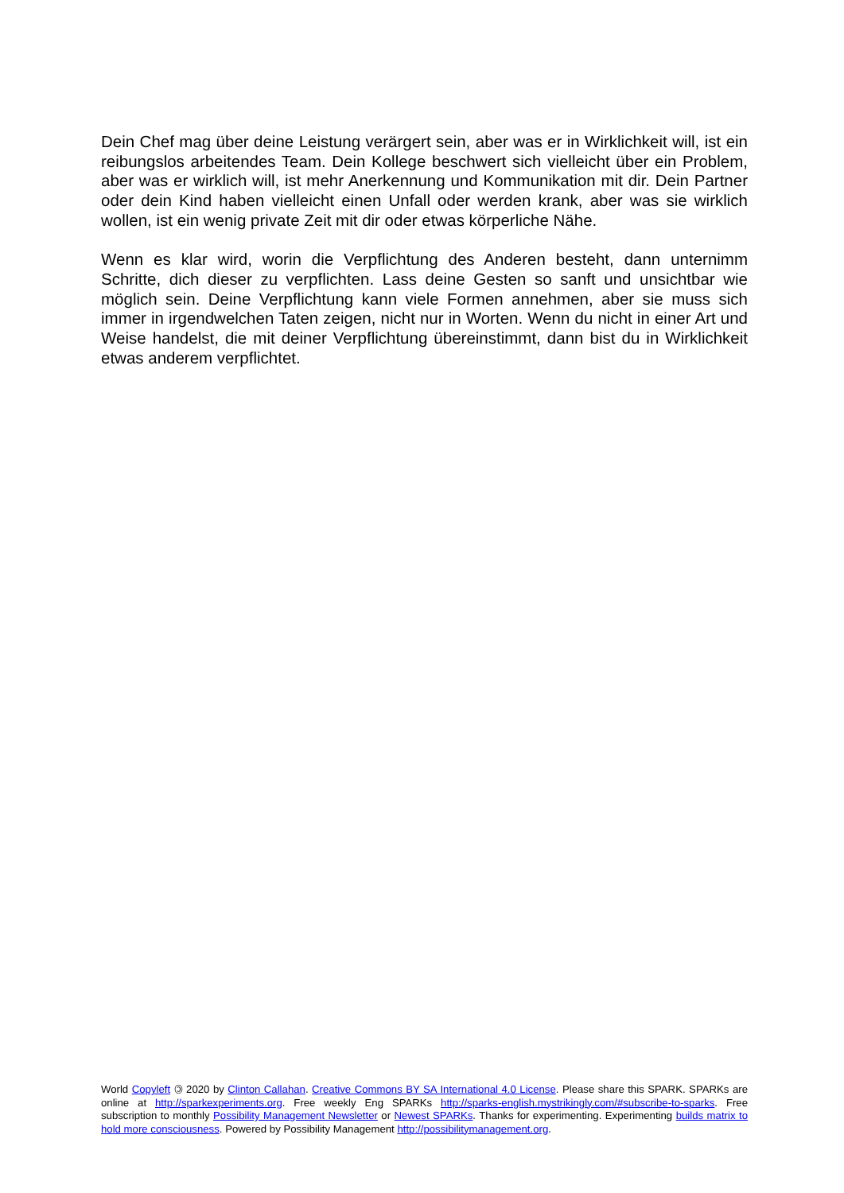Dein Chef mag über deine Leistung verärgert sein, aber was er in Wirklichkeit will, ist ein reibungslos arbeitendes Team. Dein Kollege beschwert sich vielleicht über ein Problem, aber was er wirklich will, ist mehr Anerkennung und Kommunikation mit dir. Dein Partner oder dein Kind haben vielleicht einen Unfall oder werden krank, aber was sie wirklich wollen, ist ein wenig private Zeit mit dir oder etwas körperliche Nähe.
Wenn es klar wird, worin die Verpflichtung des Anderen besteht, dann unternimm Schritte, dich dieser zu verpflichten. Lass deine Gesten so sanft und unsichtbar wie möglich sein. Deine Verpflichtung kann viele Formen annehmen, aber sie muss sich immer in irgendwelchen Taten zeigen, nicht nur in Worten. Wenn du nicht in einer Art und Weise handelst, die mit deiner Verpflichtung übereinstimmt, dann bist du in Wirklichkeit etwas anderem verpflichtet.
World Copyleft 🄯 2020 by Clinton Callahan. Creative Commons BY SA International 4.0 License. Please share this SPARK. SPARKs are online at http://sparkexperiments.org. Free weekly Eng SPARKs http://sparks-english.mystrikingly.com/#subscribe-to-sparks. Free subscription to monthly Possibility Management Newsletter or Newest SPARKs. Thanks for experimenting. Experimenting builds matrix to hold more consciousness. Powered by Possibility Management http://possibilitymanagement.org.